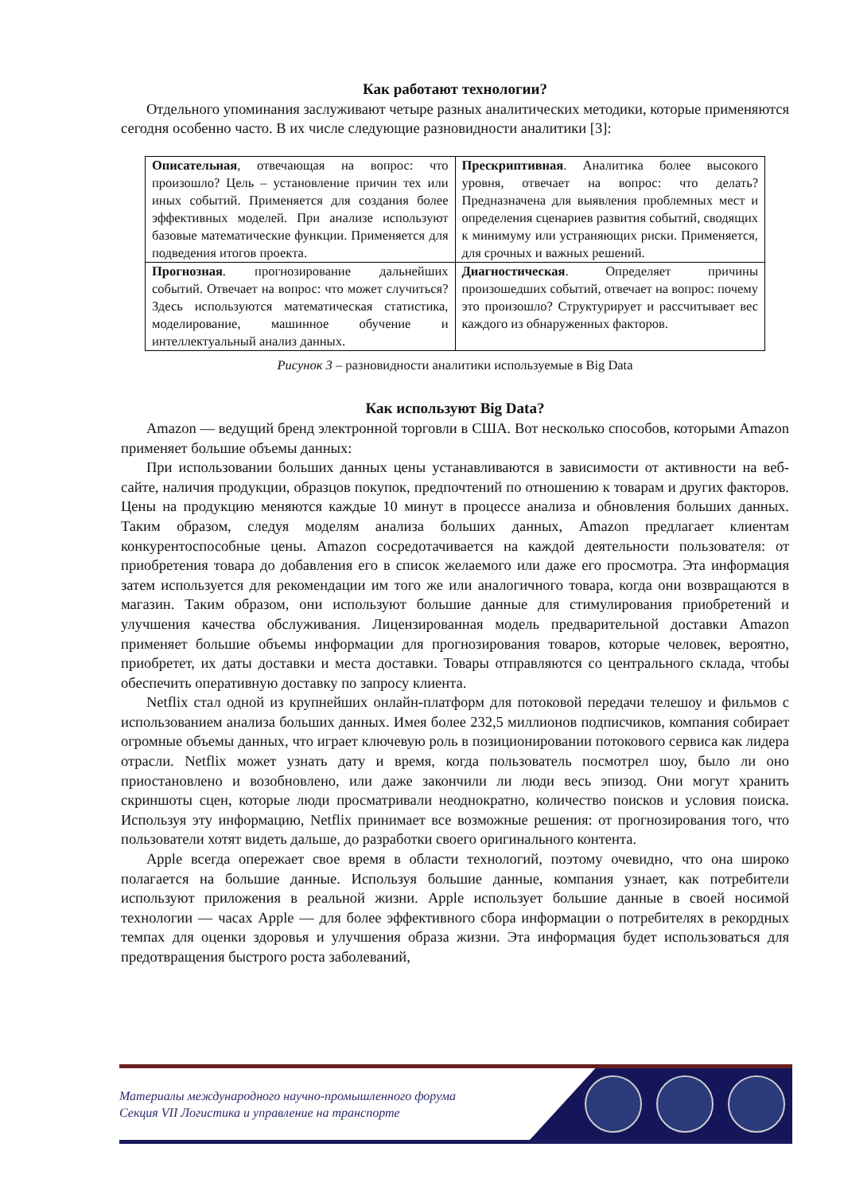Как работают технологии?
Отдельного упоминания заслуживают четыре разных аналитических методики, которые применяются сегодня особенно часто. В их числе следующие разновидности аналитики [3]:
| Описательная , отвечающая на вопрос: что произошло? Цель – установление причин тех или иных событий. Применяется для создания более эффективных моделей. При анализе используют базовые математические функции. Применяется для подведения итогов проекта. | Прескриптивная . Аналитика более высокого уровня, отвечает на вопрос: что делать? Предназначена для выявления проблемных мест и определения сценариев развития событий, сводящих к минимуму или устраняющих риски. Применяется, для срочных и важных решений. |
| Прогнозная . прогнозирование дальнейших событий. Отвечает на вопрос: что может случиться? Здесь используются математическая статистика, моделирование, машинное обучение и интеллектуальный анализ данных. | Диагностическая . Определяет причины произошедших событий, отвечает на вопрос: почему это произошло? Структурирует и рассчитывает вес каждого из обнаруженных факторов. |
Рисунок 3 – разновидности аналитики используемые в Big Data
Как используют Big Data?
Amazon — ведущий бренд электронной торговли в США. Вот несколько способов, которыми Amazon применяет большие объемы данных:
При использовании больших данных цены устанавливаются в зависимости от активности на веб-сайте, наличия продукции, образцов покупок, предпочтений по отношению к товарам и других факторов. Цены на продукцию меняются каждые 10 минут в процессе анализа и обновления больших данных. Таким образом, следуя моделям анализа больших данных, Amazon предлагает клиентам конкурентоспособные цены. Amazon сосредотачивается на каждой деятельности пользователя: от приобретения товара до добавления его в список желаемого или даже его просмотра. Эта информация затем используется для рекомендации им того же или аналогичного товара, когда они возвращаются в магазин. Таким образом, они используют большие данные для стимулирования приобретений и улучшения качества обслуживания. Лицензированная модель предварительной доставки Amazon применяет большие объемы информации для прогнозирования товаров, которые человек, вероятно, приобретет, их даты доставки и места доставки. Товары отправляются со центрального склада, чтобы обеспечить оперативную доставку по запросу клиента.
Netflix стал одной из крупнейших онлайн-платформ для потоковой передачи телешоу и фильмов с использованием анализа больших данных. Имея более 232,5 миллионов подписчиков, компания собирает огромные объемы данных, что играет ключевую роль в позиционировании потокового сервиса как лидера отрасли. Netflix может узнать дату и время, когда пользователь посмотрел шоу, было ли оно приостановлено и возобновлено, или даже закончили ли люди весь эпизод. Они могут хранить скриншоты сцен, которые люди просматривали неоднократно, количество поисков и условия поиска. Используя эту информацию, Netflix принимает все возможные решения: от прогнозирования того, что пользователи хотят видеть дальше, до разработки своего оригинального контента.
Apple всегда опережает свое время в области технологий, поэтому очевидно, что она широко полагается на большие данные. Используя большие данные, компания узнает, как потребители используют приложения в реальной жизни. Apple использует большие данные в своей носимой технологии — часах Apple — для более эффективного сбора информации о потребителях в рекордных темпах для оценки здоровья и улучшения образа жизни. Эта информация будет использоваться для предотвращения быстрого роста заболеваний,
Материалы международного научно-промышленного форума
Секция VII Логистика и управление на транспорте